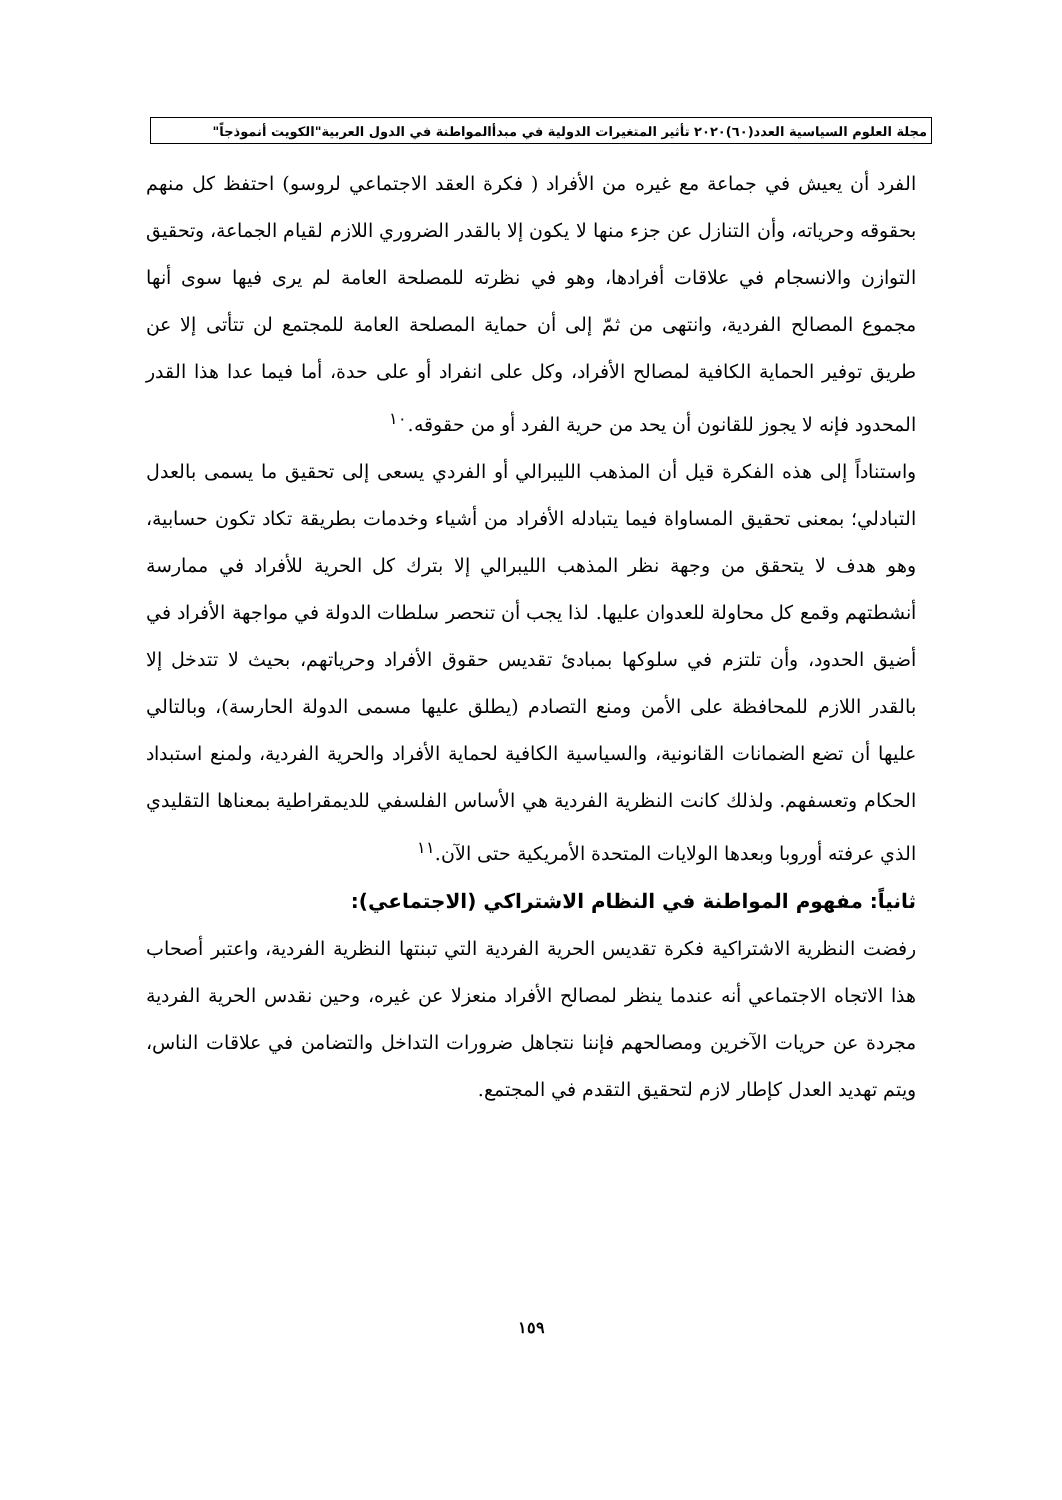مجلة العلوم السياسية العدد(٦٠)٢٠٢٠ تأثير المتغيرات الدولية في مبدأالمواطنة في الدول العربية"الكويت أنموذجاً"
الفرد أن يعيش في جماعة مع غيره من الأفراد ( فكرة العقد الاجتماعي لروسو) احتفظ كل منهم بحقوقه وحرياته، وأن التنازل عن جزء منها لا يكون إلا بالقدر الضروري اللازم لقيام الجماعة، وتحقيق التوازن والانسجام في علاقات أفرادها، وهو في نظرته للمصلحة العامة لم يرى فيها سوى أنها مجموع المصالح الفردية، وانتهى من ثمّ إلى أن حماية المصلحة العامة للمجتمع لن تتأتى إلا عن طريق توفير الحماية الكافية لمصالح الأفراد، وكل على انفراد أو على حدة، أما فيما عدا هذا القدر المحدود فإنه لا يجوز للقانون أن يحد من حرية الفرد أو من حقوقه.<sup>١٠</sup>
واستناداً إلى هذه الفكرة قيل أن المذهب الليبرالي أو الفردي يسعى إلى تحقيق ما يسمى بالعدل التبادلي؛ بمعنى تحقيق المساواة فيما يتبادله الأفراد من أشياء وخدمات بطريقة تكاد تكون حسابية، وهو هدف لا يتحقق من وجهة نظر المذهب الليبرالي إلا بترك كل الحرية للأفراد في ممارسة أنشطتهم وقمع كل محاولة للعدوان عليها. لذا يجب أن تنحصر سلطات الدولة في مواجهة الأفراد في أضيق الحدود، وأن تلتزم في سلوكها بمبادئ تقديس حقوق الأفراد وحرياتهم، بحيث لا تتدخل إلا بالقدر اللازم للمحافظة على الأمن ومنع التصادم (يطلق عليها مسمى الدولة الحارسة)، وبالتالي عليها أن تضع الضمانات القانونية، والسياسية الكافية لحماية الأفراد والحرية الفردية، ولمنع استبداد الحكام وتعسفهم. ولذلك كانت النظرية الفردية هي الأساس الفلسفي للديمقراطية بمعناها التقليدي الذي عرفته أوروبا وبعدها الولايات المتحدة الأمريكية حتى الآن.<sup>١١</sup>
ثانياً: مفهوم المواطنة في النظام الاشتراكي (الاجتماعي):
رفضت النظرية الاشتراكية فكرة تقديس الحرية الفردية التي تبنتها النظرية الفردية، واعتبر أصحاب هذا الاتجاه الاجتماعي أنه عندما ينظر لمصالح الأفراد منعزلا عن غيره، وحين نقدس الحرية الفردية مجردة عن حريات الآخرين ومصالحهم فإننا نتجاهل ضرورات التداخل والتضامن في علاقات الناس، ويتم تهديد العدل كإطار لازم لتحقيق التقدم في المجتمع.
١٥٩